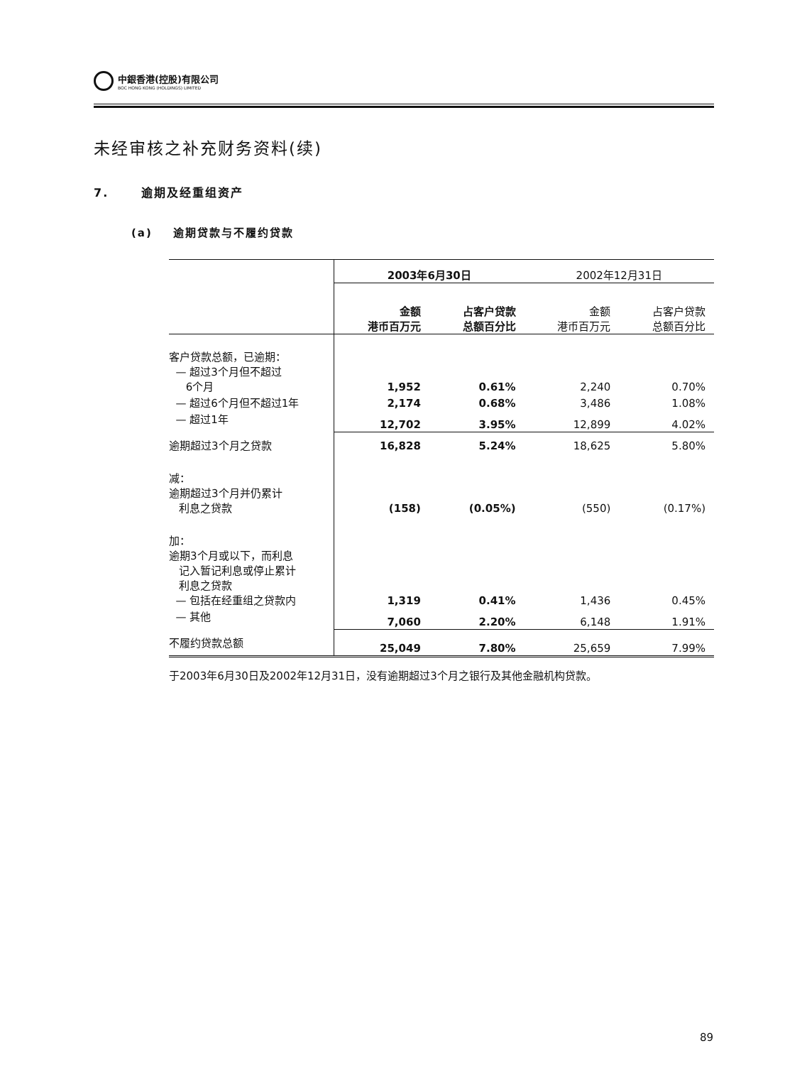中銀香港(控股)有限公司
BOC HONG KONG (HOLDINGS) LIMITED
未经审核之补充财务资料(续)
7. 逾期及经重组资产
(a) 逾期贷款与不履约贷款
| | 2003年6月30日 | | 2002年12月31日 | |
| | 金额 港币百万元 | 占客户贷款 总额百分比 | 金额 港币百万元 | 占客户贷款 总额百分比 |
| 客户贷款总额，已逾期： — 超过3个月但不超过 6个月 | 1,952 | 0.61% | 2,240 | 0.70% |
| — 超过6个月但不超过1年 | 2,174 | 0.68% | 3,486 | 1.08% |
| — 超过1年 | 12,702 | 3.95% | 12,899 | 4.02% |
| 逾期超过3个月之贷款 | 16,828 | 5.24% | 18,625 | 5.80% |
| 减： 逾期超过3个月并仍累计 利息之贷款 | (158) | (0.05%) | (550) | (0.17%) |
| 加： 逾期3个月或以下，而利息 记入暂记利息或停止累计 利息之贷款 — 包括在经重组之贷款内 | 1,319 | 0.41% | 1,436 | 0.45% |
| — 其他 | 7,060 | 2.20% | 6,148 | 1.91% |
| 不履约贷款总额 | 25,049 | 7.80% | 25,659 | 7.99% |
于2003年6月30日及2002年12月31日，没有逾期超过3个月之银行及其他金融机构贷款。
89